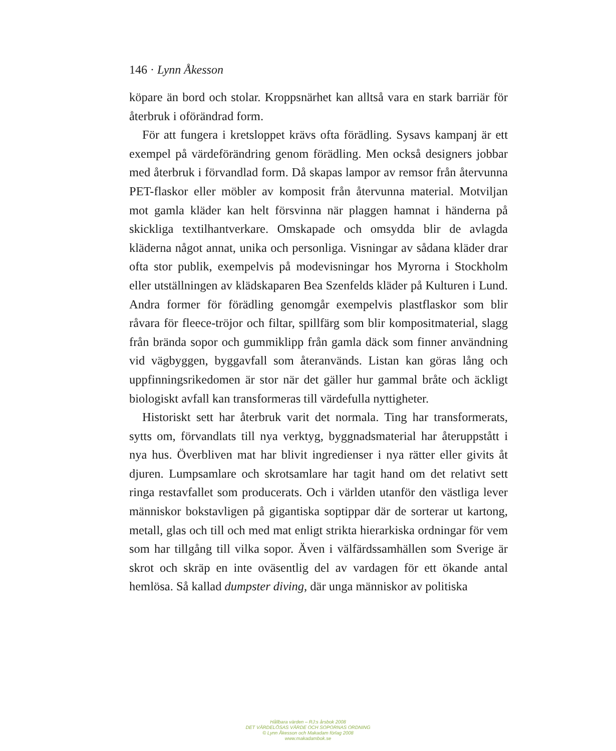146 · Lynn Åkesson
köpare än bord och stolar. Kroppsnärhet kan alltså vara en stark barriär för återbruk i oförändrad form.
För att fungera i kretsloppet krävs ofta förädling. Sysavs kampanj är ett exempel på värdeförändring genom förädling. Men också designers jobbar med återbruk i förvandlad form. Då skapas lampor av remsor från återvunna PET-flaskor eller möbler av komposit från återvunna material. Motviljan mot gamla kläder kan helt försvinna när plaggen hamnat i händerna på skickliga textilhantverkare. Omskapade och omsydda blir de avlagda kläderna något annat, unika och personliga. Visningar av sådana kläder drar ofta stor publik, exempelvis på modevisningar hos Myrorna i Stockholm eller utställningen av klädskaparen Bea Szenfelds kläder på Kulturen i Lund. Andra former för förädling genomgår exempelvis plastflaskor som blir råvara för fleece-tröjor och filtar, spillfärg som blir kompositmaterial, slagg från brända sopor och gummiklipp från gamla däck som finner användning vid vägbyggen, byggavfall som återanvänds. Listan kan göras lång och uppfinningsrikedomen är stor när det gäller hur gammal bråte och äckligt biologiskt avfall kan transformeras till värdefulla nyttigheter.
Historiskt sett har återbruk varit det normala. Ting har transformerats, sytts om, förvandlats till nya verktyg, byggnadsmaterial har återuppstått i nya hus. Överbliven mat har blivit ingredienser i nya rätter eller givits åt djuren. Lumpsamlare och skrotsamlare har tagit hand om det relativt sett ringa restavfallet som producerats. Och i världen utanför den västliga lever människor bokstavligen på gigantiska soptippar där de sorterar ut kartong, metall, glas och till och med mat enligt strikta hierarkiska ordningar för vem som har tillgång till vilka sopor. Även i välfärdssamhällen som Sverige är skrot och skräp en inte oväsentlig del av vardagen för ett ökande antal hemlösa. Så kallad dumpster diving, där unga människor av politiska
Hållbara värden – RJ:s årsbok 2008
DET VÄRDELÖSAS VÄRDE OCH SOPORNAS ORDNING
© Lynn Åkesson och Makadam förlag 2008
www.makadambok.se